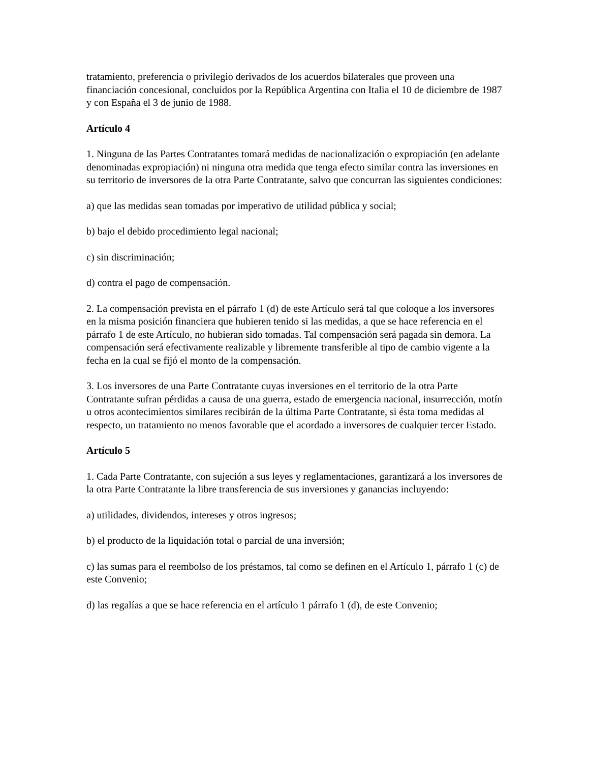tratamiento, preferencia o privilegio derivados de los acuerdos bilaterales que proveen una financiación concesional, concluidos por la República Argentina con Italia el 10 de diciembre de 1987 y con España el 3 de junio de 1988.
Artículo 4
1. Ninguna de las Partes Contratantes tomará medidas de nacionalización o expropiación (en adelante denominadas expropiación) ni ninguna otra medida que tenga efecto similar contra las inversiones en su territorio de inversores de la otra Parte Contratante, salvo que concurran las siguientes condiciones:
a) que las medidas sean tomadas por imperativo de utilidad pública y social;
b) bajo el debido procedimiento legal nacional;
c) sin discriminación;
d) contra el pago de compensación.
2. La compensación prevista en el párrafo 1 (d) de este Artículo será tal que coloque a los inversores en la misma posición financiera que hubieren tenido si las medidas, a que se hace referencia en el párrafo 1 de este Artículo, no hubieran sido tomadas. Tal compensación será pagada sin demora. La compensación será efectivamente realizable y libremente transferible al tipo de cambio vigente a la fecha en la cual se fijó el monto de la compensación.
3. Los inversores de una Parte Contratante cuyas inversiones en el territorio de la otra Parte Contratante sufran pérdidas a causa de una guerra, estado de emergencia nacional, insurrección, motín u otros acontecimientos similares recibirán de la última Parte Contratante, si ésta toma medidas al respecto, un tratamiento no menos favorable que el acordado a inversores de cualquier tercer Estado.
Artículo 5
1. Cada Parte Contratante, con sujeción a sus leyes y reglamentaciones, garantizará a los inversores de la otra Parte Contratante la libre transferencia de sus inversiones y ganancias incluyendo:
a) utilidades, dividendos, intereses y otros ingresos;
b) el producto de la liquidación total o parcial de una inversión;
c) las sumas para el reembolso de los préstamos, tal como se definen en el Artículo 1, párrafo 1 (c) de este Convenio;
d) las regalías a que se hace referencia en el artículo 1 párrafo 1 (d), de este Convenio;